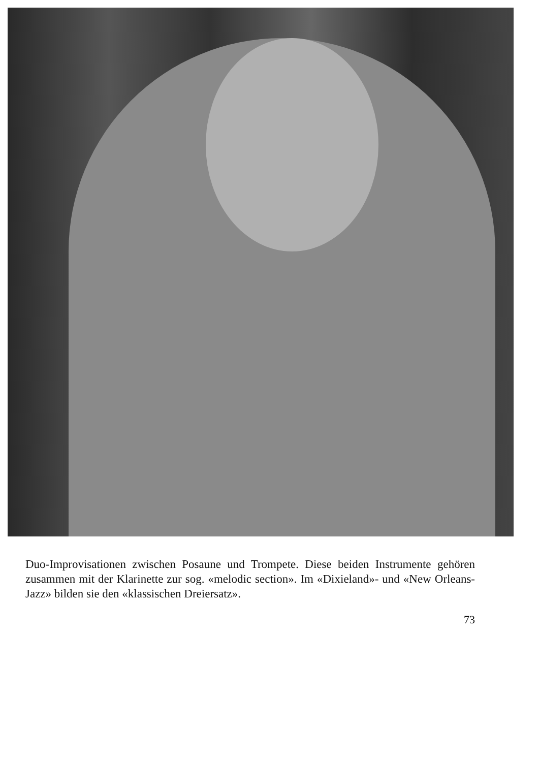Duo-Improvisationen zwischen Posaune und Trompete. Diese beiden Instrumente gehören zusammen mit der Klarinette zur sog. «melodic section». Im «Dixieland»- und «New Orleans-Jazz» bilden sie den «klassischen Dreiersatz».
73